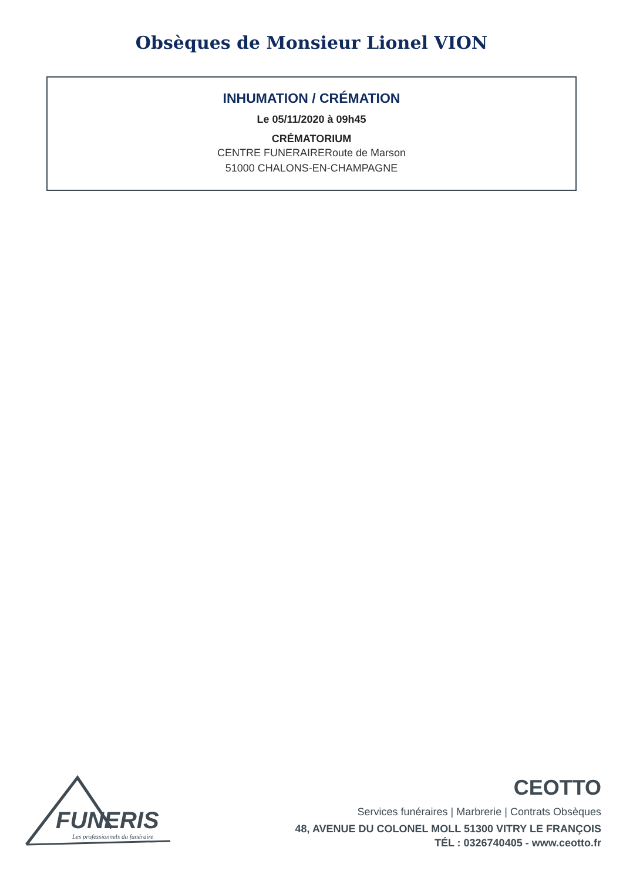Obsèques de Monsieur Lionel VION
INHUMATION / CRÉMATION
Le 05/11/2020 à 09h45
CRÉMATORIUM
CENTRE FUNERAIRERoute de Marson
51000 CHALONS-EN-CHAMPAGNE
FUNERIS
Les professionnels du funéraire
CEOTTO
Services funéraires | Marbrerie | Contrats Obsèques
48, AVENUE DU COLONEL MOLL 51300 VITRY LE FRANÇOIS
TÉL : 0326740405 - www.ceotto.fr